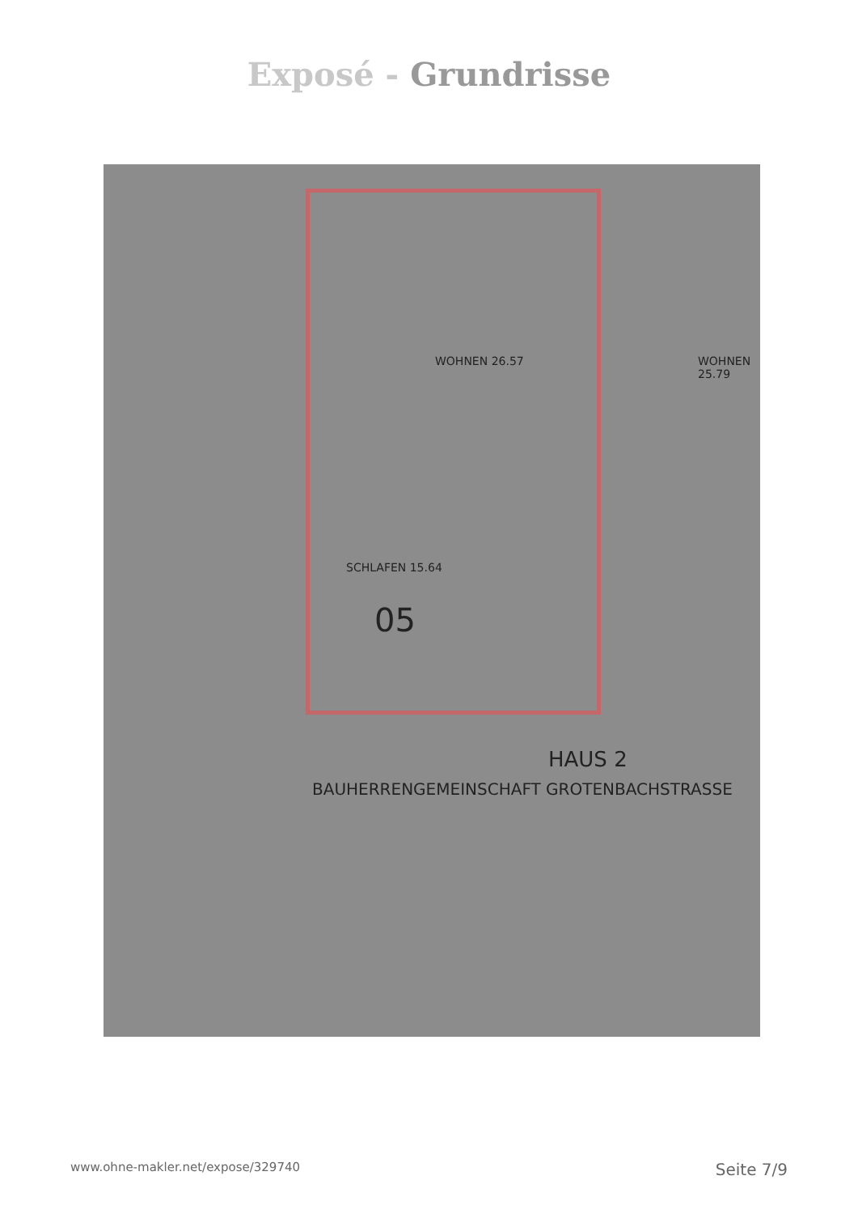Exposé - Grundrisse
WOHNEN 26.57
SCHLAFEN 15.64
05
WOHNEN 25.79
HAUS 2
BAUHERRENGEMEINSCHAFT GROTENBACHSTRASSE
www.ohne-makler.net/expose/329740 Seite 7/9